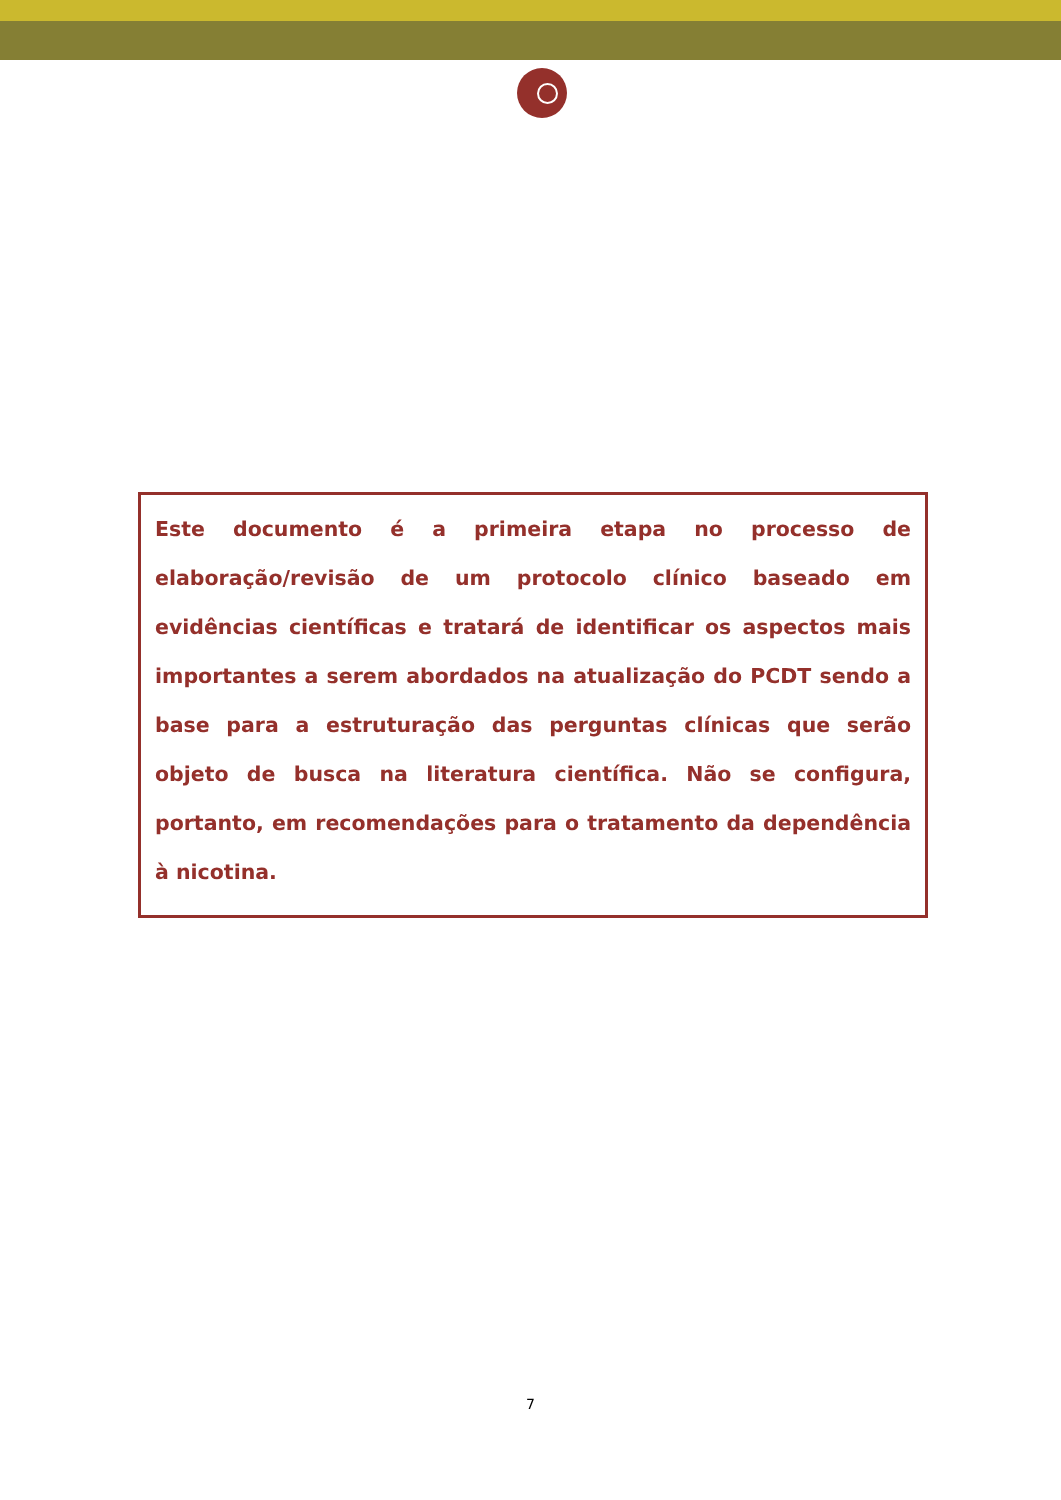Este documento é a primeira etapa no processo de elaboração/revisão de um protocolo clínico baseado em evidências científicas e tratará de identificar os aspectos mais importantes a serem abordados na atualização do PCDT sendo a base para a estruturação das perguntas clínicas que serão objeto de busca na literatura científica. Não se configura, portanto, em recomendações para o tratamento da dependência à nicotina.
7